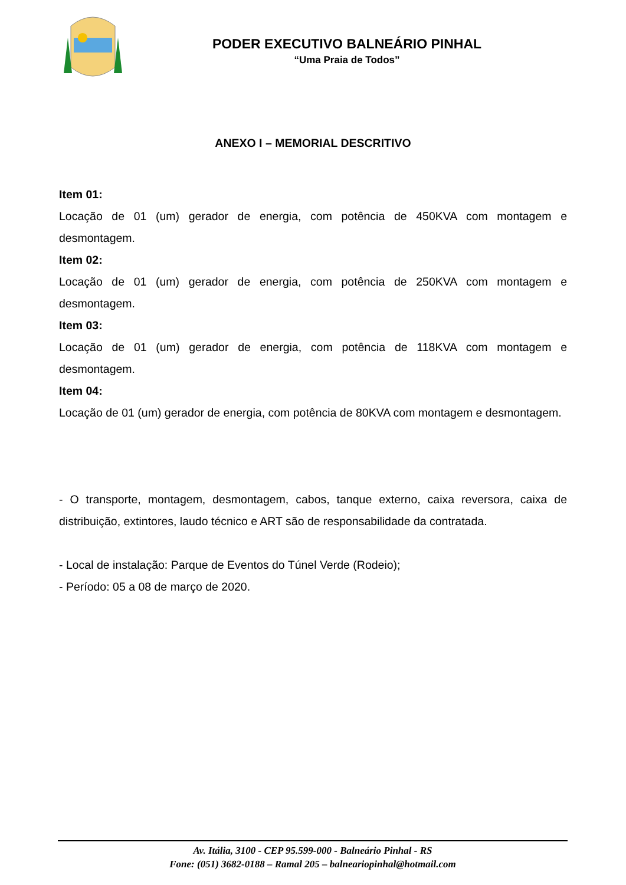PODER EXECUTIVO BALNEÁRIO PINHAL
“Uma Praia de Todos”
ANEXO I – MEMORIAL DESCRITIVO
Item 01:
Locação de 01 (um) gerador de energia, com potência de 450KVA com montagem e desmontagem.
Item 02:
Locação de 01 (um) gerador de energia, com potência de 250KVA com montagem e desmontagem.
Item 03:
Locação de 01 (um) gerador de energia, com potência de 118KVA com montagem e desmontagem.
Item 04:
Locação de 01 (um) gerador de energia, com potência de 80KVA com montagem e desmontagem.
- O transporte, montagem, desmontagem, cabos, tanque externo, caixa reversora, caixa de distribuição, extintores, laudo técnico e ART são de responsabilidade da contratada.
- Local de instalação: Parque de Eventos do Túnel Verde (Rodeio);
- Período: 05 a 08 de março de 2020.
Av. Itália, 3100 - CEP 95.599-000 - Balneário Pinhal - RS
Fone: (051) 3682-0188 – Ramal 205 – balneariopinhal@hotmail.com